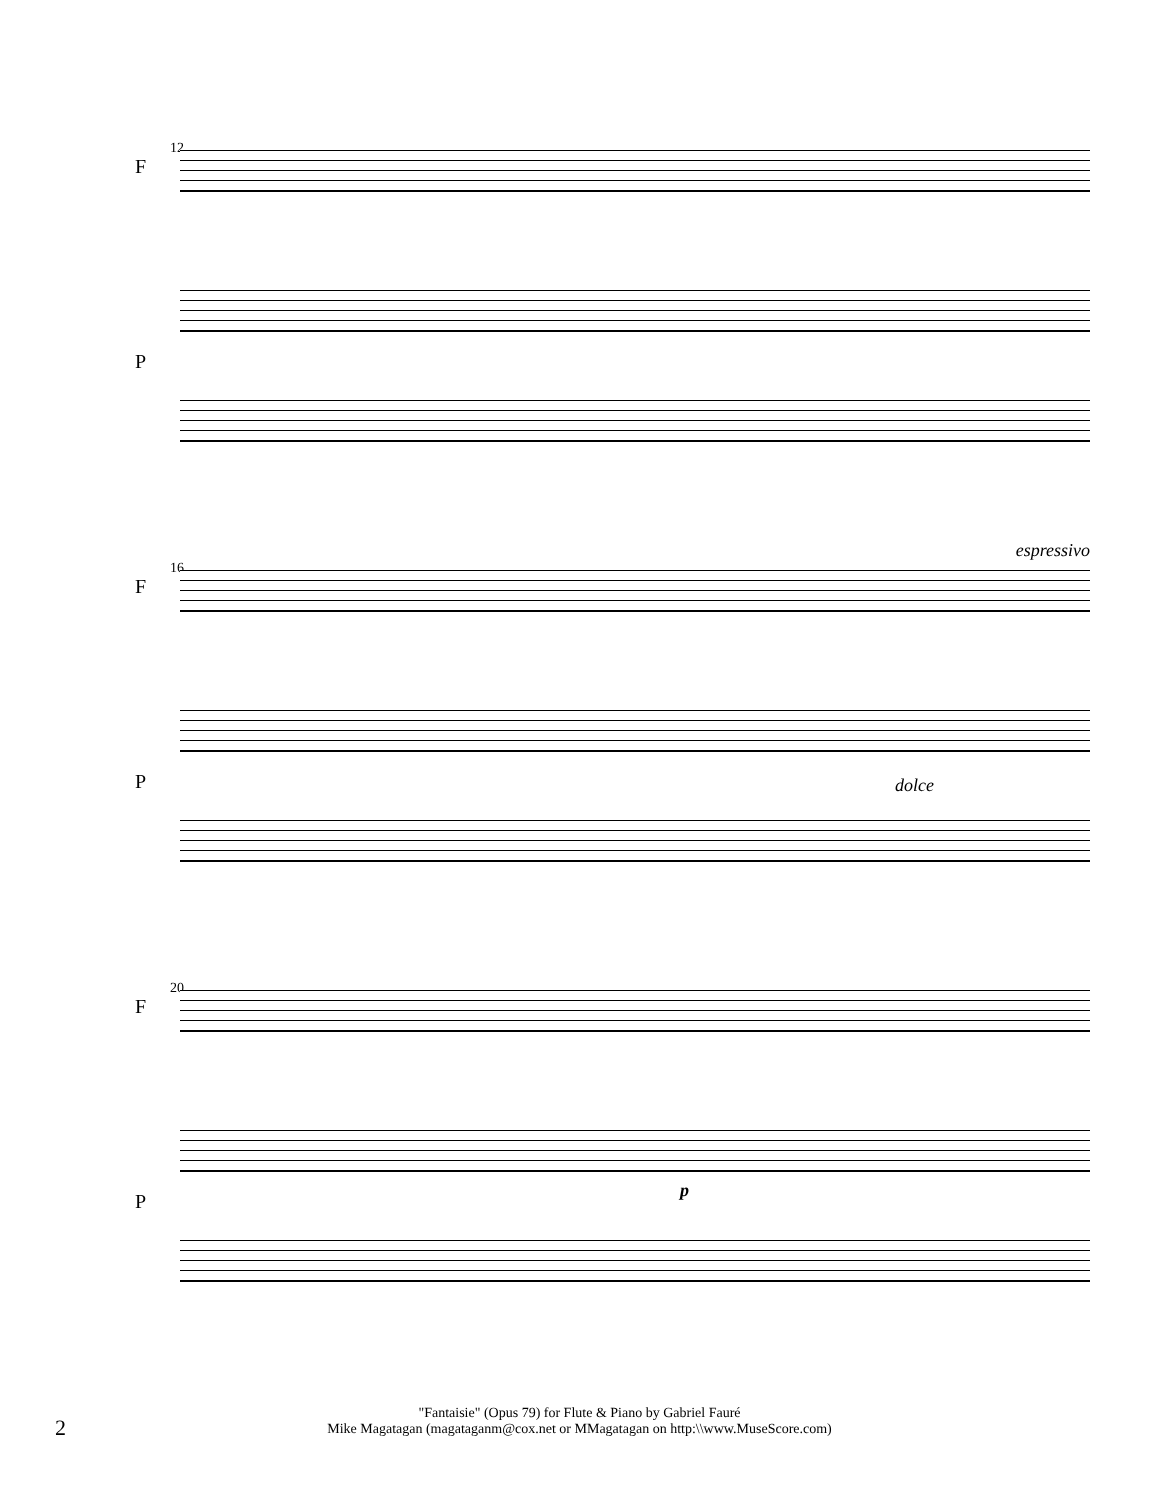12
F
P
16
espressivo
F
P dolce
20
F
P p
2
"Fantaisie" (Opus 79) for Flute & Piano by Gabriel Fauré
Mike Magatagan (magataganm@cox.net or MMagatagan on http:\\www.MuseScore.com)